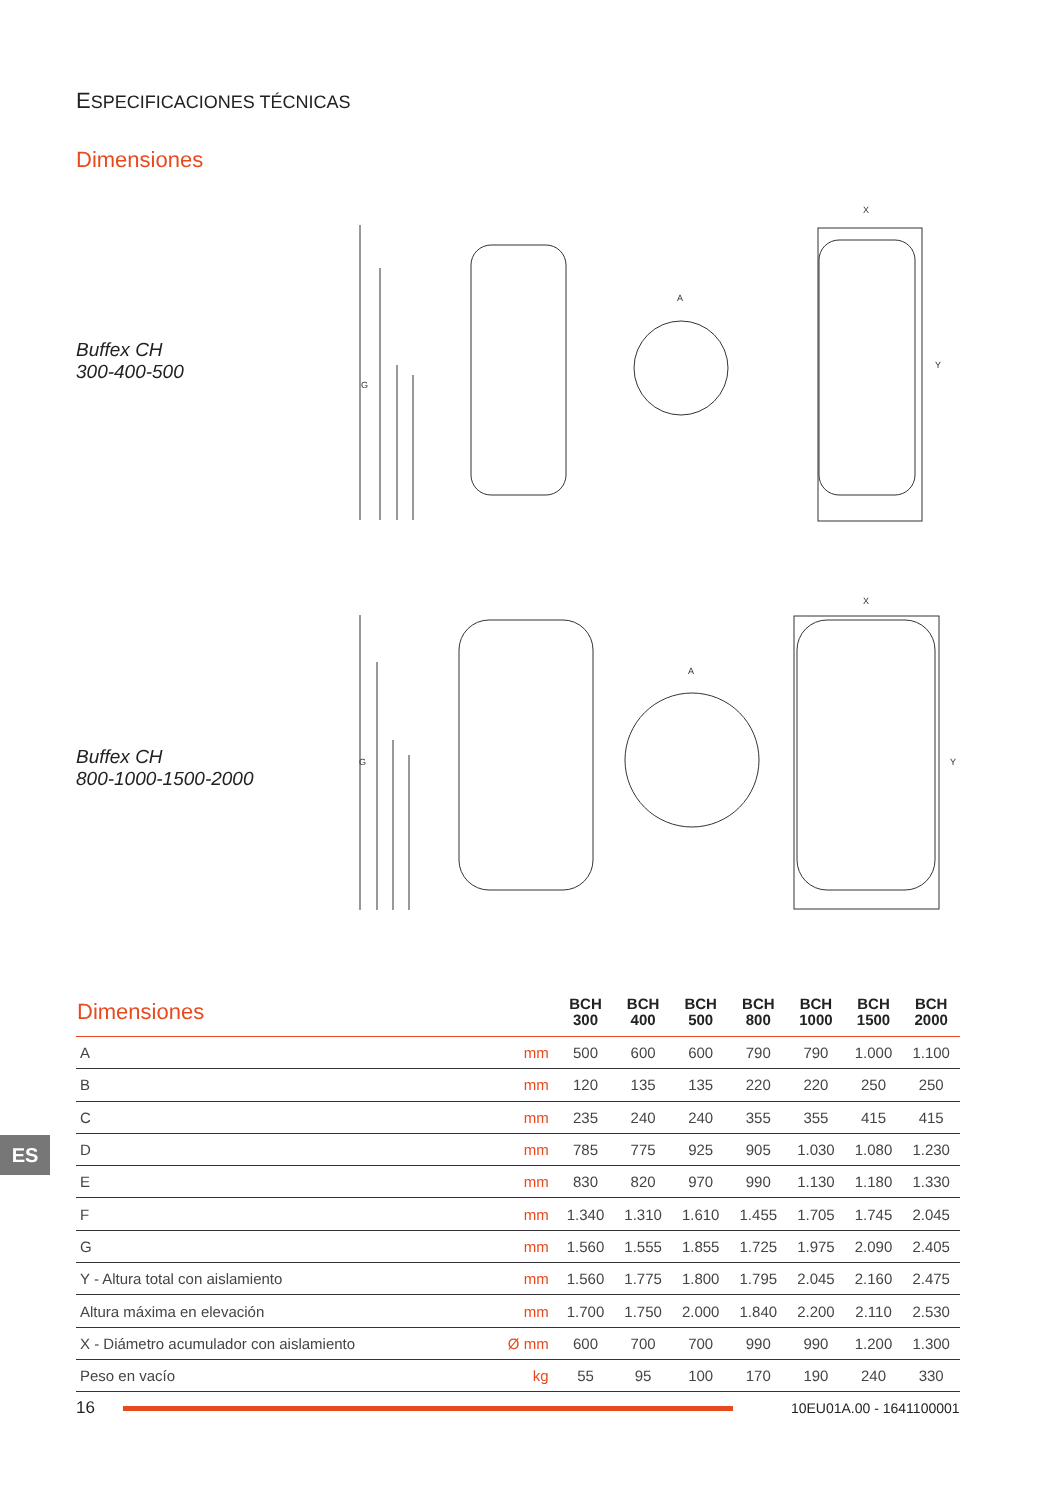ESPECIFICACIONES TÉCNICAS
Dimensiones
Buffex CH
300-400-500
G
Y
X
A
Buffex CH
800-1000-1500-2000
G
Y
X
A
| Dimensiones | | BCH 300 | BCH 400 | BCH 500 | BCH 800 | BCH 1000 | BCH 1500 | BCH 2000 |
| --- | --- | --- | --- | --- | --- | --- | --- | --- |
| A | mm | 500 | 600 | 600 | 790 | 790 | 1.000 | 1.100 |
| B | mm | 120 | 135 | 135 | 220 | 220 | 250 | 250 |
| C | mm | 235 | 240 | 240 | 355 | 355 | 415 | 415 |
| D | mm | 785 | 775 | 925 | 905 | 1.030 | 1.080 | 1.230 |
| E | mm | 830 | 820 | 970 | 990 | 1.130 | 1.180 | 1.330 |
| F | mm | 1.340 | 1.310 | 1.610 | 1.455 | 1.705 | 1.745 | 2.045 |
| G | mm | 1.560 | 1.555 | 1.855 | 1.725 | 1.975 | 2.090 | 2.405 |
| Y - Altura total con aislamiento | mm | 1.560 | 1.775 | 1.800 | 1.795 | 2.045 | 2.160 | 2.475 |
| Altura máxima en elevación | mm | 1.700 | 1.750 | 2.000 | 1.840 | 2.200 | 2.110 | 2.530 |
| X - Diámetro acumulador con aislamiento | Ø mm | 600 | 700 | 700 | 990 | 990 | 1.200 | 1.300 |
| Peso en vacío | kg | 55 | 95 | 100 | 170 | 190 | 240 | 330 |
ES
16
10EU01A.00 - 1641100001